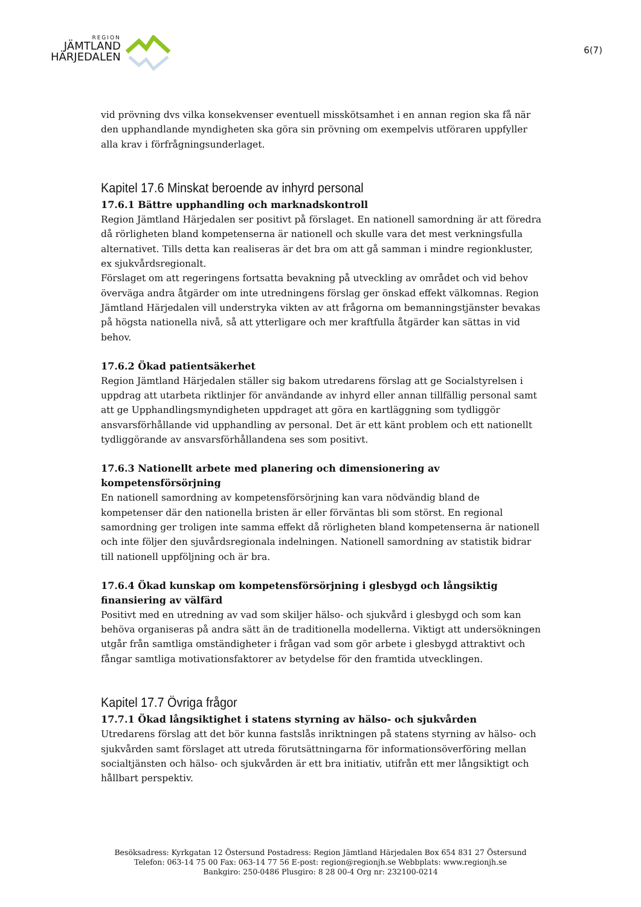REGION
JÄMTLAND
HÄRJEDALEN
6(7)
vid prövning dvs vilka konsekvenser eventuell misskötsamhet i en annan region ska få när den upphandlande myndigheten ska göra sin prövning om exempelvis utföraren uppfyller alla krav i förfrågningsunderlaget.
Kapitel 17.6 Minskat beroende av inhyrd personal
17.6.1 Bättre upphandling och marknadskontroll
Region Jämtland Härjedalen ser positivt på förslaget. En nationell samordning är att föredra då rörligheten bland kompetenserna är nationell och skulle vara det mest verkningsfulla alternativet. Tills detta kan realiseras är det bra om att gå samman i mindre regionkluster, ex sjukvårdsregionalt.
Förslaget om att regeringens fortsatta bevakning på utveckling av området och vid behov överväga andra åtgärder om inte utredningens förslag ger önskad effekt välkomnas. Region Jämtland Härjedalen vill understryka vikten av att frågorna om bemanningstjänster bevakas på högsta nationella nivå, så att ytterligare och mer kraftfulla åtgärder kan sättas in vid behov.
17.6.2 Ökad patientsäkerhet
Region Jämtland Härjedalen ställer sig bakom utredarens förslag att ge Socialstyrelsen i uppdrag att utarbeta riktlinjer för användande av inhyrd eller annan tillfällig personal samt att ge Upphandlingsmyndigheten uppdraget att göra en kartläggning som tydliggör ansvarsförhållande vid upphandling av personal. Det är ett känt problem och ett nationellt tydliggörande av ansvarsförhållandena ses som positivt.
17.6.3 Nationellt arbete med planering och dimensionering av kompetensförsörjning
En nationell samordning av kompetensförsörjning kan vara nödvändig bland de kompetenser där den nationella bristen är eller förväntas bli som störst. En regional samordning ger troligen inte samma effekt då rörligheten bland kompetenserna är nationell och inte följer den sjuvårdsregionala indelningen. Nationell samordning av statistik bidrar till nationell uppföljning och är bra.
17.6.4 Ökad kunskap om kompetensförsörjning i glesbygd och långsiktig finansiering av välfärd
Positivt med en utredning av vad som skiljer hälso- och sjukvård i glesbygd och som kan behöva organiseras på andra sätt än de traditionella modellerna. Viktigt att undersökningen utgår från samtliga omständigheter i frågan vad som gör arbete i glesbygd attraktivt och fångar samtliga motivationsfaktorer av betydelse för den framtida utvecklingen.
Kapitel 17.7 Övriga frågor
17.7.1 Ökad långsiktighet i statens styrning av hälso- och sjukvården
Utredarens förslag att det bör kunna fastslås inriktningen på statens styrning av hälso- och sjukvården samt förslaget att utreda förutsättningarna för informationsöverföring mellan socialtjänsten och hälso- och sjukvården är ett bra initiativ, utifrån ett mer långsiktigt och hållbart perspektiv.
Besöksadress: Kyrkgatan 12 Östersund Postadress: Region Jämtland Härjedalen Box 654 831 27 Östersund
Telefon: 063-14 75 00 Fax: 063-14 77 56 E-post: region@regionjh.se Webbplats: www.regionjh.se
Bankgiro: 250-0486 Plusgiro: 8 28 00-4 Org nr: 232100-0214